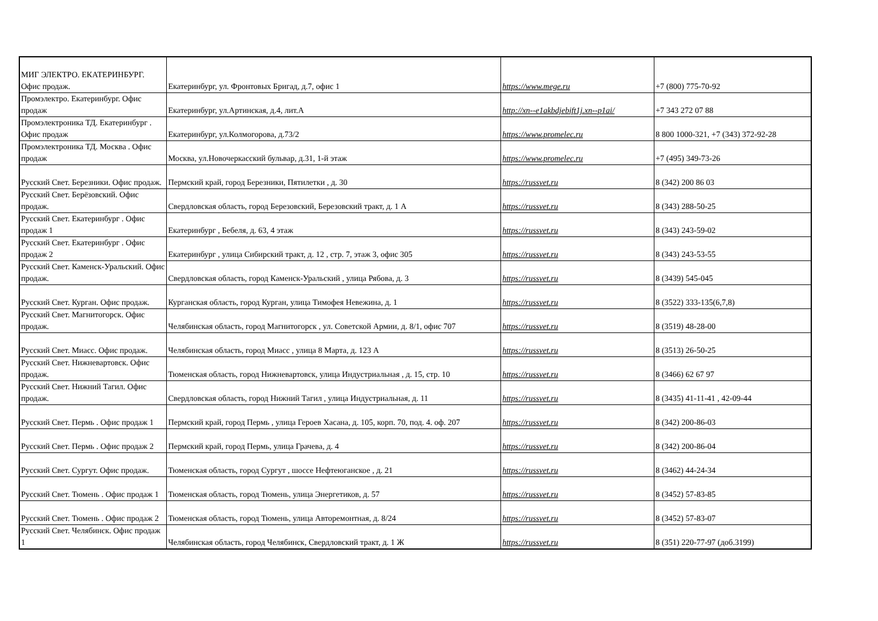| МИГ ЭЛЕКТРО. ЕКАТЕРИНБУРГ. Офис продаж. | Екатеринбург, ул. Фронтовых Бригад, д.7, офис 1 | https://www.mege.ru | +7 (800) 775-70-92 |
| Промэлектро. Екатеринбург. Офис продаж | Екатеринбург, ул.Артинская, д.4, лит.А | http://xn--e1akbdjebift1j.xn--p1ai/ | +7 343 272 07 88 |
| Промэлектроника ТД. Екатеринбург . Офис продаж | Екатеринбург, ул.Колмогорова, д.73/2 | https://www.promelec.ru | 8 800 1000-321, +7 (343) 372-92-28 |
| Промэлектроника ТД. Москва . Офис продаж | Москва, ул.Новочеркасский бульвар, д.31, 1-й этаж | https://www.promelec.ru | +7 (495) 349-73-26 |
| Русский Свет. Березники. Офис продаж. | Пермский край, город Березники, Пятилетки , д. 30 | https://russvet.ru | 8 (342) 200 86 03 |
| Русский Свет. Берёзовский. Офис продаж. | Свердловская область, город Березовский, Березовский тракт, д. 1 А | https://russvet.ru | 8 (343) 288-50-25 |
| Русский Свет. Екатеринбург . Офис продаж 1 | Екатеринбург , Бебеля, д. 63, 4 этаж | https://russvet.ru | 8 (343) 243-59-02 |
| Русский Свет. Екатеринбург . Офис продаж 2 | Екатеринбург , улица Сибирский тракт, д. 12 , стр. 7, этаж 3, офис 305 | https://russvet.ru | 8 (343) 243-53-55 |
| Русский Свет. Каменск-Уральский. Офис продаж. | Свердловская область, город Каменск-Уральский , улица Рябова, д. 3 | https://russvet.ru | 8 (3439) 545-045 |
| Русский Свет. Курган. Офис продаж. | Курганская область, город Курган, улица Тимофея Невежина, д. 1 | https://russvet.ru | 8 (3522) 333-135(6,7,8) |
| Русский Свет. Магнитогорск. Офис продаж. | Челябинская область, город Магнитогорск , ул. Советской Армии, д. 8/1, офис 707 | https://russvet.ru | 8 (3519) 48-28-00 |
| Русский Свет. Миасс. Офис продаж. | Челябинская область, город Миасс , улица 8 Марта, д. 123 А | https://russvet.ru | 8 (3513) 26-50-25 |
| Русский Свет. Нижневартовск. Офис продаж. | Тюменская область, город Нижневартовск, улица Индустриальная , д. 15, стр. 10 | https://russvet.ru | 8 (3466) 62 67 97 |
| Русский Свет. Нижний Тагил. Офис продаж. | Свердловская область, город Нижний Тагил , улица Индустриальная, д. 11 | https://russvet.ru | 8 (3435) 41-11-41 , 42-09-44 |
| Русский Свет. Пермь . Офис продаж 1 | Пермский край, город Пермь , улица Героев Хасана, д. 105, корп. 70, под. 4. оф. 207 | https://russvet.ru | 8 (342) 200-86-03 |
| Русский Свет. Пермь . Офис продаж 2 | Пермский край, город Пермь, улица Грачева, д. 4 | https://russvet.ru | 8 (342) 200-86-04 |
| Русский Свет. Сургут. Офис продаж. | Тюменская область, город Сургут , шоссе Нефтеюганское , д. 21 | https://russvet.ru | 8 (3462) 44-24-34 |
| Русский Свет. Тюмень . Офис продаж 1 | Тюменская область, город Тюмень, улица Энергетиков, д. 57 | https://russvet.ru | 8 (3452) 57-83-85 |
| Русский Свет. Тюмень . Офис продаж 2 | Тюменская область, город Тюмень, улица Авторемонтная, д. 8/24 | https://russvet.ru | 8 (3452) 57-83-07 |
| Русский Свет. Челябинск. Офис продаж 1 | Челябинская область, город Челябинск, Свердловский тракт, д. 1 Ж | https://russvet.ru | 8 (351) 220-77-97 (доб.3199) |